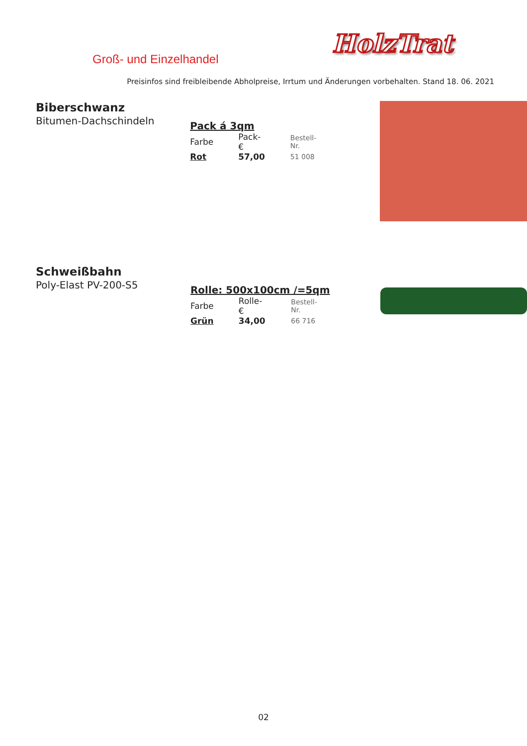Groß- und Einzelhandel
HolzTrat
Preisinfos sind freibleibende Abholpreise, Irrtum und Änderungen vorbehalten. Stand 18. 06. 2021
Biberschwanz
Bitumen-Dachschindeln
Pack á 3qm
| Farbe | Pack-€ | Bestell-Nr. |
| Rot | 57,00 | 51 008 |
Schweißbahn
Poly-Elast PV-200-S5
Rolle: 500x100cm /=5qm
| Farbe | Rolle-€ | Bestell-Nr. |
| Grün | 34,00 | 66 716 |
02